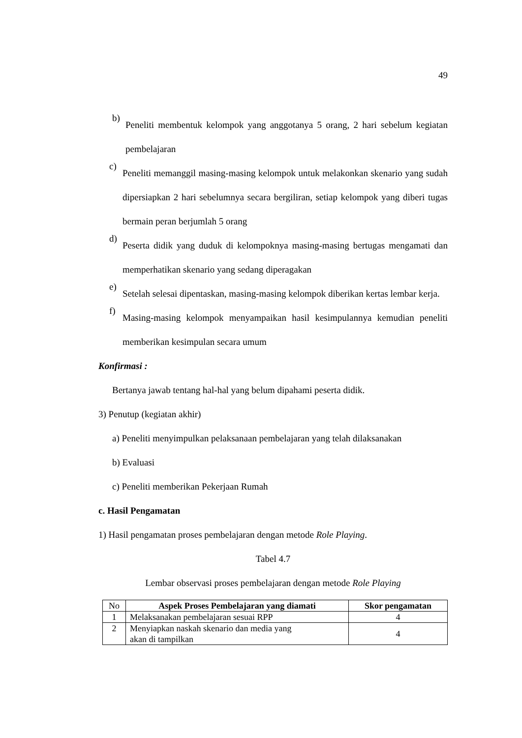49
b)
Peneliti membentuk kelompok yang anggotanya 5 orang, 2 hari sebelum kegiatan pembelajaran
c)
Peneliti memanggil masing-masing kelompok untuk melakonkan skenario yang sudah dipersiapkan 2 hari sebelumnya secara bergiliran, setiap kelompok yang diberi tugas bermain peran berjumlah 5 orang
d)
Peserta didik yang duduk di kelompoknya masing-masing bertugas mengamati dan memperhatikan skenario yang sedang diperagakan
e)
Setelah selesai dipentaskan, masing-masing kelompok diberikan kertas lembar kerja.
f)
Masing-masing kelompok menyampaikan hasil kesimpulannya kemudian peneliti memberikan kesimpulan secara umum
Konfirmasi :
Bertanya jawab tentang hal-hal yang belum dipahami peserta didik.
3) Penutup (kegiatan akhir)
a) Peneliti menyimpulkan pelaksanaan pembelajaran yang telah dilaksanakan
b) Evaluasi
c) Peneliti memberikan Pekerjaan Rumah
c. Hasil Pengamatan
1) Hasil pengamatan proses pembelajaran dengan metode Role Playing.
Tabel 4.7
Lembar observasi proses pembelajaran dengan metode Role Playing
| No | Aspek Proses Pembelajaran yang diamati | Skor pengamatan |
| 1 | Melaksanakan pembelajaran sesuai RPP | 4 |
| 2 | Menyiapkan naskah skenario dan media yang akan di tampilkan | 4 |